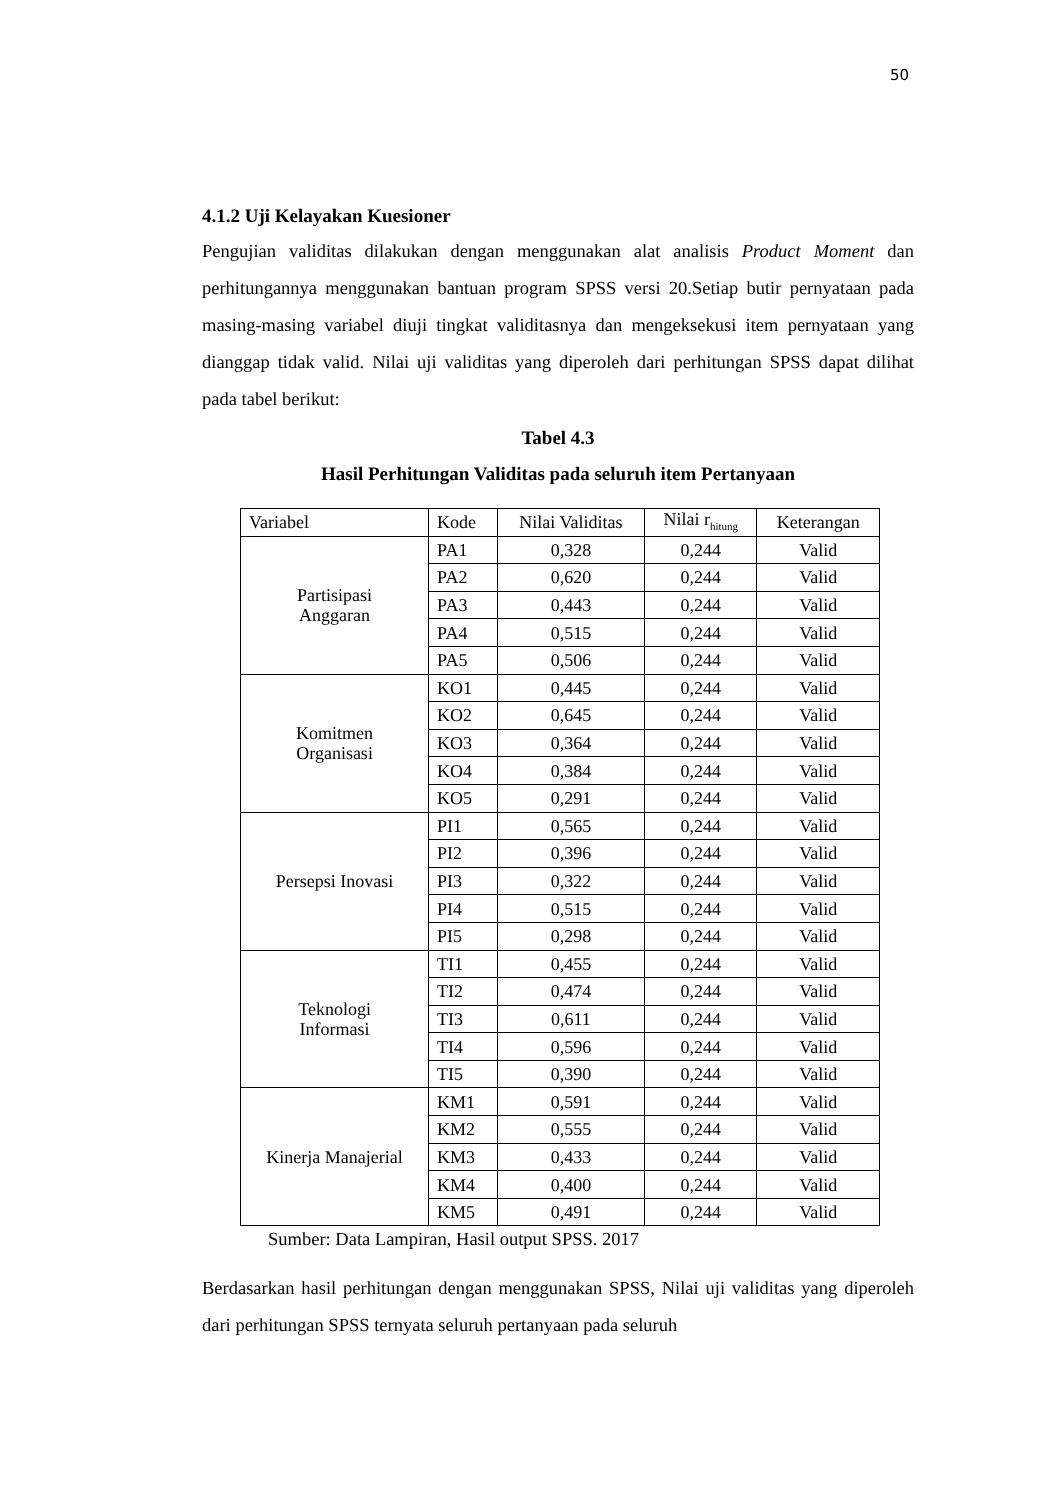50
4.1.2 Uji Kelayakan Kuesioner
Pengujian validitas dilakukan dengan menggunakan alat analisis Product Moment dan perhitungannya menggunakan bantuan program SPSS versi 20.Setiap butir pernyataan pada masing-masing variabel diuji tingkat validitasnya dan mengeksekusi item pernyataan yang dianggap tidak valid. Nilai uji validitas yang diperoleh dari perhitungan SPSS dapat dilihat pada tabel berikut:
Tabel 4.3
Hasil Perhitungan Validitas pada seluruh item Pertanyaan
| Variabel | Kode | Nilai Validitas | Nilai r<sub>hitung</sub> | Keterangan |
| Partisipasi Anggaran | PA1 | 0,328 | 0,244 | Valid |
| | PA2 | 0,620 | 0,244 | Valid |
| | PA3 | 0,443 | 0,244 | Valid |
| | PA4 | 0,515 | 0,244 | Valid |
| | PA5 | 0,506 | 0,244 | Valid |
| Komitmen Organisasi | KO1 | 0,445 | 0,244 | Valid |
| | KO2 | 0,645 | 0,244 | Valid |
| | KO3 | 0,364 | 0,244 | Valid |
| | KO4 | 0,384 | 0,244 | Valid |
| | KO5 | 0,291 | 0,244 | Valid |
| Persepsi Inovasi | PI1 | 0,565 | 0,244 | Valid |
| | PI2 | 0,396 | 0,244 | Valid |
| | PI3 | 0,322 | 0,244 | Valid |
| | PI4 | 0,515 | 0,244 | Valid |
| | PI5 | 0,298 | 0,244 | Valid |
| Teknologi Informasi | TI1 | 0,455 | 0,244 | Valid |
| | TI2 | 0,474 | 0,244 | Valid |
| | TI3 | 0,611 | 0,244 | Valid |
| | TI4 | 0,596 | 0,244 | Valid |
| | TI5 | 0,390 | 0,244 | Valid |
| Kinerja Manajerial | KM1 | 0,591 | 0,244 | Valid |
| | KM2 | 0,555 | 0,244 | Valid |
| | KM3 | 0,433 | 0,244 | Valid |
| | KM4 | 0,400 | 0,244 | Valid |
| | KM5 | 0,491 | 0,244 | Valid |
Sumber: Data Lampiran, Hasil output SPSS. 2017
Berdasarkan hasil perhitungan dengan menggunakan SPSS, Nilai uji validitas yang diperoleh dari perhitungan SPSS ternyata seluruh pertanyaan pada seluruh